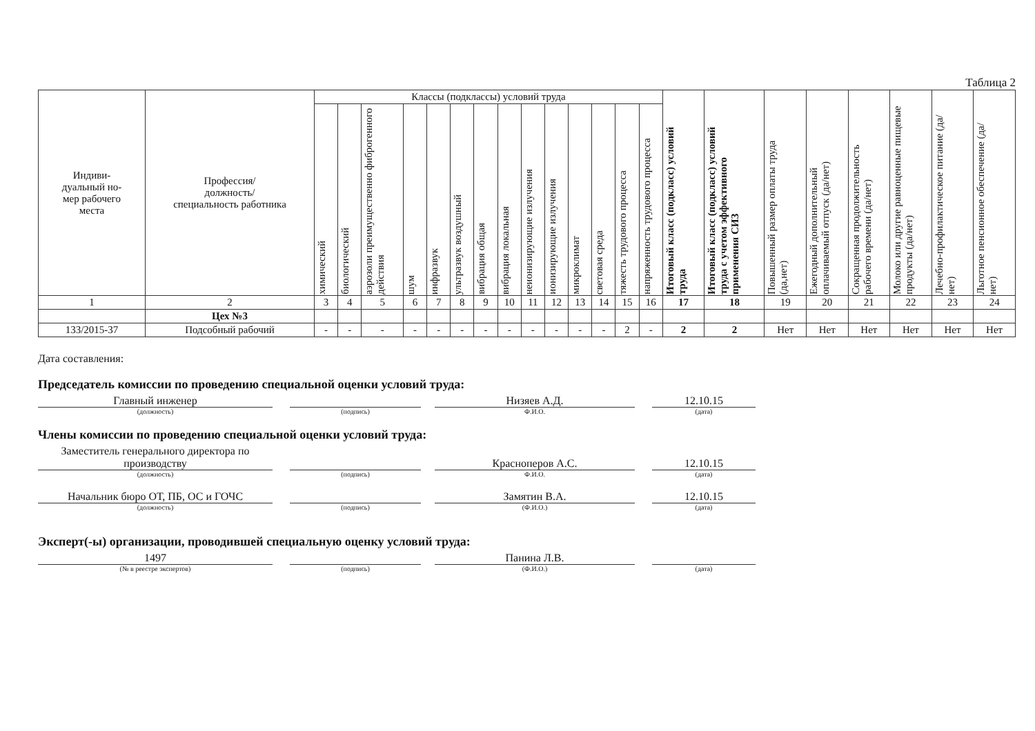Таблица 2
| Индиви- дуальный но- мер рабочего места | Профессия/ должность/ специальность работника | Классы (подклассы) условий труда | | | | | | | | | | | | | | Итоговый класс (подкласс) условий труда | Итоговый класс (подкласс) условий труда с учетом эффективного применения СИЗ | Повышенный размер оплаты труда (да,нет) | Ежегодный дополнительный оплачиваемый отпуск (да/нет) | Сокращенная продолжительность рабочего времени (да/нет) | Молоко или другие равноценные пищевые продукты (да/нет) | Лечебно-профилактическое питание (да/нет) | Льготное пенсионное обеспечение (да/нет) |
| --- | --- | --- | --- | --- | --- | --- | --- | --- | --- | --- | --- | --- | --- | --- | --- | --- | --- | --- | --- | --- | --- | --- | --- |
| | | химический | биологический | аэрозоли преимущественно фиброгенного действия | шум | инфразвук | ультразвук воздушный | вибрация общая | вибрация локальная | неионизирующие излучения | ионизирующие излучения | микроклимат | световая среда | тяжесть трудового процесса | напряженность трудового процесса | | | | | | | | |
| 1 | 2 | 3 | 4 | 5 | 6 | 7 | 8 | 9 | 10 | 11 | 12 | 13 | 14 | 15 | 16 | 17 | 18 | 19 | 20 | 21 | 22 | 23 | 24 |
| | Цех №3 | | | | | | | | | | | | | | | | | | | | | | |
| 133/2015-37 | Подсобный рабочий | - | - | - | - | - | - | - | - | - | - | - | - | 2 | - | 2 | 2 | Нет | Нет | Нет | Нет | Нет | Нет |
Дата составления:
Председатель комиссии по проведению специальной оценки условий труда:
Главный инженер
(должность)
(подпись)
Низяев А.Д.
Ф.И.О.
12.10.15
(дата)
Члены комиссии по проведению специальной оценки условий труда:
Заместитель генерального директора по производству
(должность)
(подпись)
Красноперов А.С.
Ф.И.О.
12.10.15
(дата)
Начальник бюро ОТ, ПБ, ОС и ГОЧС
(должность)
(подпись)
Замятин В.А.
(Ф.И.О.)
12.10.15
(дата)
Эксперт(-ы) организации, проводившей специальную оценку условий труда:
1497
(№ в реестре экспертов)
(подпись)
Панина Л.В.
(Ф.И.О.)
(дата)